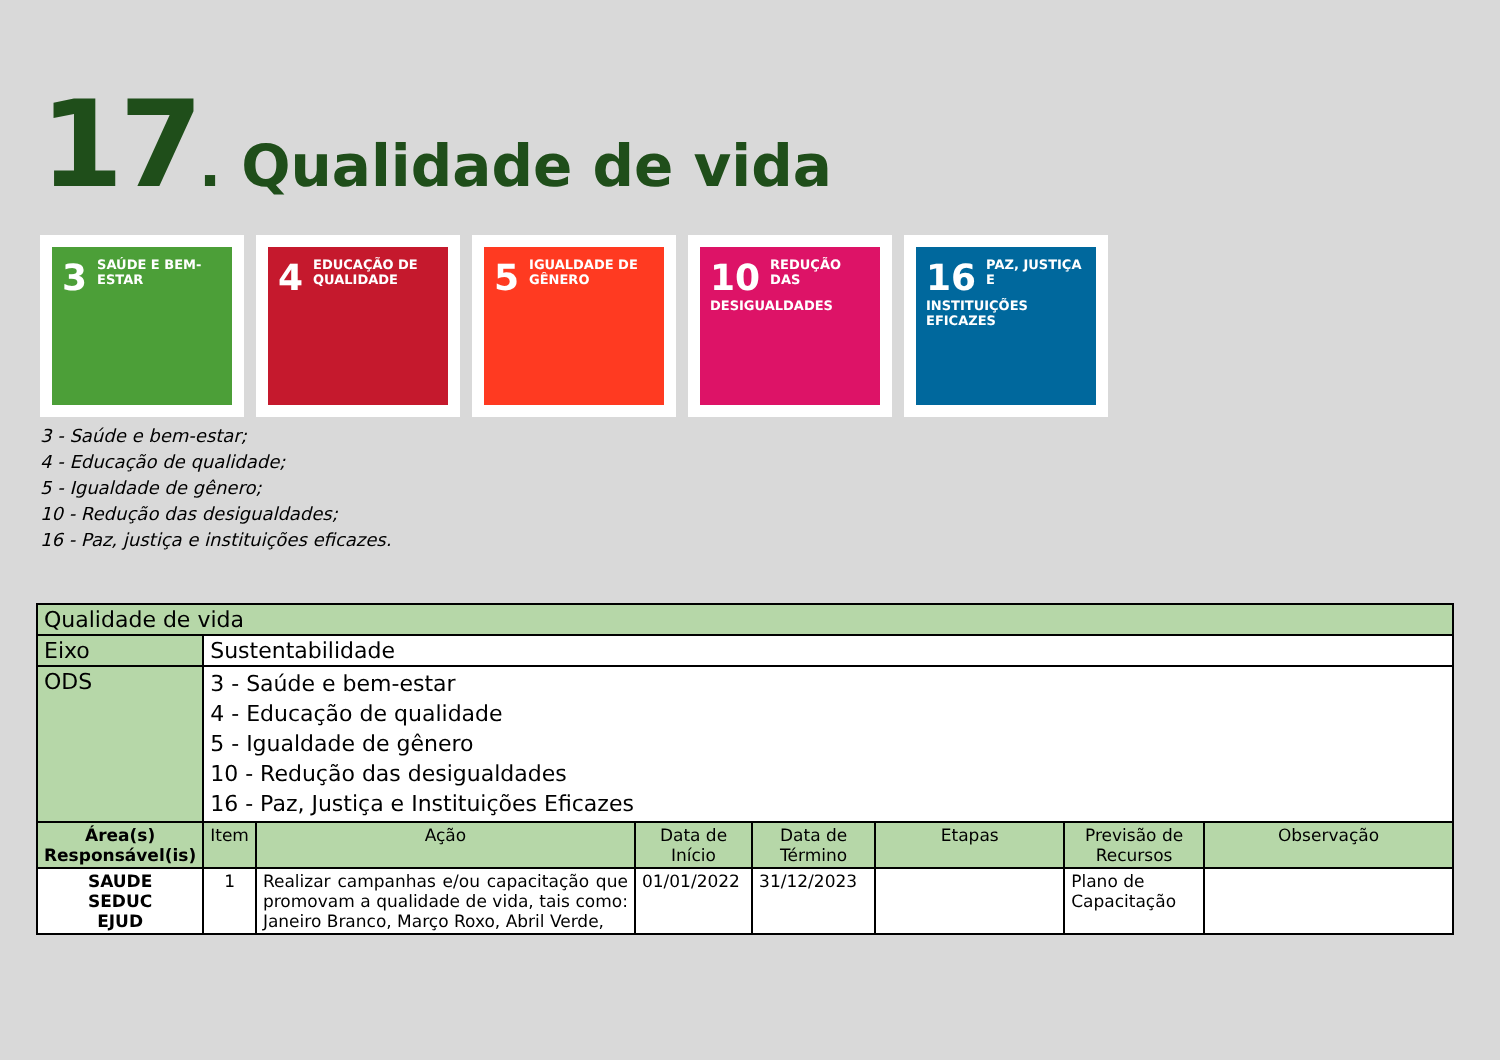17. Qualidade de vida
3 SAÚDE E BEM-ESTAR
4 EDUCAÇÃO DE QUALIDADE
5 IGUALDADE DE GÊNERO
10 REDUÇÃO DAS DESIGUALDADES
16 PAZ, JUSTIÇA E INSTITUIÇÕES EFICAZES
3 - Saúde e bem-estar;
4 - Educação de qualidade;
5 - Igualdade de gênero;
10 - Redução das desigualdades;
16 - Paz, justiça e instituições eficazes.
| Qualidade de vida | | | | | | | |
| Eixo | Sustentabilidade | | | | | | |
| ODS | 3 - Saúde e bem-estar 4 - Educação de qualidade 5 - Igualdade de gênero 10 - Redução das desigualdades 16 - Paz, Justiça e Instituições Eficazes | | | | | | |
| Área(s) Responsável(is) | Item | Ação | Data de Início | Data de Término | Etapas | Previsão de Recursos | Observação |
| SAUDE SEDUC EJUD | 1 | Realizar campanhas e/ou capacitação que promovam a qualidade de vida, tais como: Janeiro Branco, Março Roxo, Abril Verde, | 01/01/2022 | 31/12/2023 | | Plano de Capacitação | |